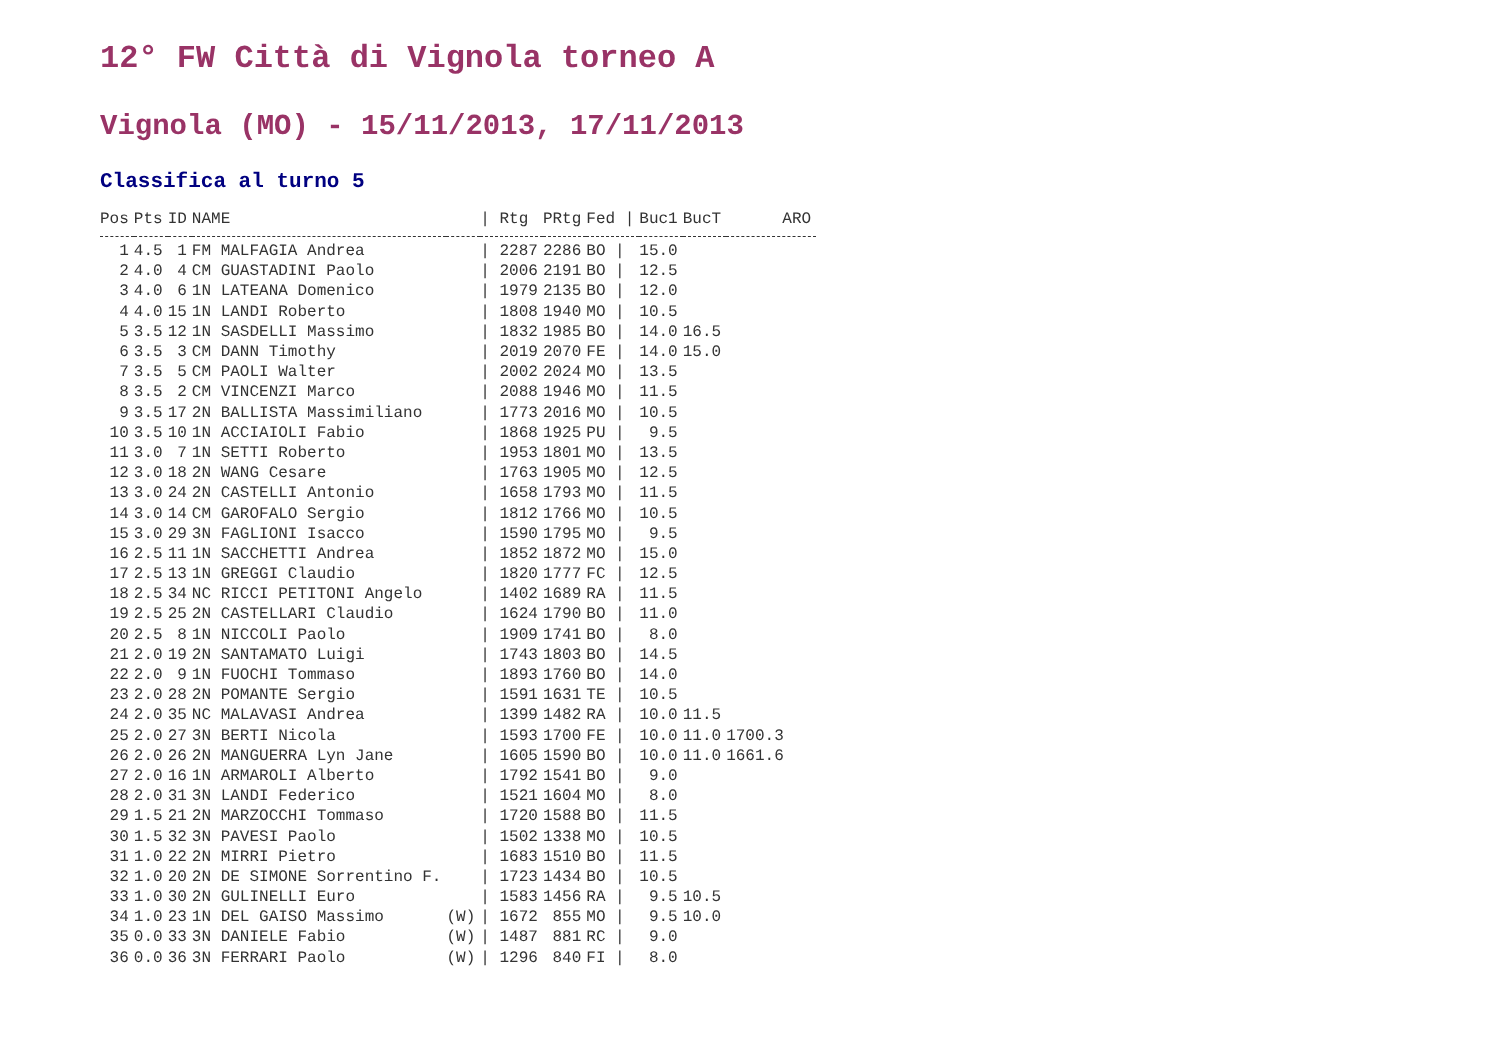12° FW Città di Vignola torneo A
Vignola (MO) - 15/11/2013, 17/11/2013
Classifica al turno 5
| Pos | Pts | ID | NAME | | / Rtg | PRtg | Fed / | Buc1 | BucT | ARO |
| --- | --- | --- | --- | --- | --- | --- | --- | --- | --- | --- |
| 1 | 4.5 | 1 | FM MALFAGIA Andrea | | / 2287 | 2286 | BO / | 15.0 | | |
| 2 | 4.0 | 4 | CM GUASTADINI Paolo | | / 2006 | 2191 | BO / | 12.5 | | |
| 3 | 4.0 | 6 | 1N LATEANA Domenico | | / 1979 | 2135 | BO / | 12.0 | | |
| 4 | 4.0 | 15 | 1N LANDI Roberto | | / 1808 | 1940 | MO / | 10.5 | | |
| 5 | 3.5 | 12 | 1N SASDELLI Massimo | | / 1832 | 1985 | BO / | 14.0 | 16.5 | |
| 6 | 3.5 | 3 | CM DANN Timothy | | / 2019 | 2070 | FE / | 14.0 | 15.0 | |
| 7 | 3.5 | 5 | CM PAOLI Walter | | / 2002 | 2024 | MO / | 13.5 | | |
| 8 | 3.5 | 2 | CM VINCENZI Marco | | / 2088 | 1946 | MO / | 11.5 | | |
| 9 | 3.5 | 17 | 2N BALLISTA Massimiliano | | / 1773 | 2016 | MO / | 10.5 | | |
| 10 | 3.5 | 10 | 1N ACCIAIOLI Fabio | | / 1868 | 1925 | PU / | 9.5 | | |
| 11 | 3.0 | 7 | 1N SETTI Roberto | | / 1953 | 1801 | MO / | 13.5 | | |
| 12 | 3.0 | 18 | 2N WANG Cesare | | / 1763 | 1905 | MO / | 12.5 | | |
| 13 | 3.0 | 24 | 2N CASTELLI Antonio | | / 1658 | 1793 | MO / | 11.5 | | |
| 14 | 3.0 | 14 | CM GAROFALO Sergio | | / 1812 | 1766 | MO / | 10.5 | | |
| 15 | 3.0 | 29 | 3N FAGLIONI Isacco | | / 1590 | 1795 | MO / | 9.5 | | |
| 16 | 2.5 | 11 | 1N SACCHETTI Andrea | | / 1852 | 1872 | MO / | 15.0 | | |
| 17 | 2.5 | 13 | 1N GREGGI Claudio | | / 1820 | 1777 | FC / | 12.5 | | |
| 18 | 2.5 | 34 | NC RICCI PETITONI Angelo | | / 1402 | 1689 | RA / | 11.5 | | |
| 19 | 2.5 | 25 | 2N CASTELLARI Claudio | | / 1624 | 1790 | BO / | 11.0 | | |
| 20 | 2.5 | 8 | 1N NICCOLI Paolo | | / 1909 | 1741 | BO / | 8.0 | | |
| 21 | 2.0 | 19 | 2N SANTAMATO Luigi | | / 1743 | 1803 | BO / | 14.5 | | |
| 22 | 2.0 | 9 | 1N FUOCHI Tommaso | | / 1893 | 1760 | BO / | 14.0 | | |
| 23 | 2.0 | 28 | 2N POMANTE Sergio | | / 1591 | 1631 | TE / | 10.5 | | |
| 24 | 2.0 | 35 | NC MALAVASI Andrea | | / 1399 | 1482 | RA / | 10.0 | 11.5 | |
| 25 | 2.0 | 27 | 3N BERTI Nicola | | / 1593 | 1700 | FE / | 10.0 | 11.0 | 1700.3 |
| 26 | 2.0 | 26 | 2N MANGUERRA Lyn Jane | | / 1605 | 1590 | BO / | 10.0 | 11.0 | 1661.6 |
| 27 | 2.0 | 16 | 1N ARMAROLI Alberto | | / 1792 | 1541 | BO / | 9.0 | | |
| 28 | 2.0 | 31 | 3N LANDI Federico | | / 1521 | 1604 | MO / | 8.0 | | |
| 29 | 1.5 | 21 | 2N MARZOCCHI Tommaso | | / 1720 | 1588 | BO / | 11.5 | | |
| 30 | 1.5 | 32 | 3N PAVESI Paolo | | / 1502 | 1338 | MO / | 10.5 | | |
| 31 | 1.0 | 22 | 2N MIRRI Pietro | | / 1683 | 1510 | BO / | 11.5 | | |
| 32 | 1.0 | 20 | 2N DE SIMONE Sorrentino F. | | / 1723 | 1434 | BO / | 10.5 | | |
| 33 | 1.0 | 30 | 2N GULINELLI Euro | | / 1583 | 1456 | RA / | 9.5 | 10.5 | |
| 34 | 1.0 | 23 | 1N DEL GAISO Massimo | (W) | / 1672 | 855 | MO / | 9.5 | 10.0 | |
| 35 | 0.0 | 33 | 3N DANIELE Fabio | (W) | / 1487 | 881 | RC / | 9.0 | | |
| 36 | 0.0 | 36 | 3N FERRARI Paolo | (W) | / 1296 | 840 | FI / | 8.0 | | |